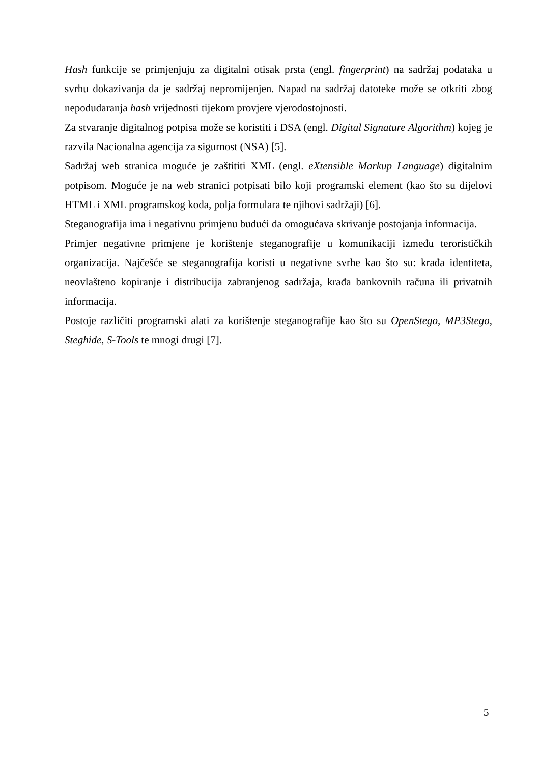Hash funkcije se primjenjuju za digitalni otisak prsta (engl. fingerprint) na sadržaj podataka u svrhu dokazivanja da je sadržaj nepromijenjen. Napad na sadržaj datoteke može se otkriti zbog nepodudaranja hash vrijednosti tijekom provjere vjerodostojnosti.
Za stvaranje digitalnog potpisa može se koristiti i DSA (engl. Digital Signature Algorithm) kojeg je razvila Nacionalna agencija za sigurnost (NSA) [5].
Sadržaj web stranica moguće je zaštititi XML (engl. eXtensible Markup Language) digitalnim potpisom. Moguće je na web stranici potpisati bilo koji programski element (kao što su dijelovi HTML i XML programskog koda, polja formulara te njihovi sadržaji) [6].
Steganografija ima i negativnu primjenu budući da omogućava skrivanje postojanja informacija.
Primjer negativne primjene je korištenje steganografije u komunikaciji između terorističkih organizacija. Najčešće se steganografija koristi u negativne svrhe kao što su: krađa identiteta, neovlašteno kopiranje i distribucija zabranjenog sadržaja, krađa bankovnih računa ili privatnih informacija.
Postoje različiti programski alati za korištenje steganografije kao što su OpenStego, MP3Stego, Steghide, S-Tools te mnogi drugi [7].
5